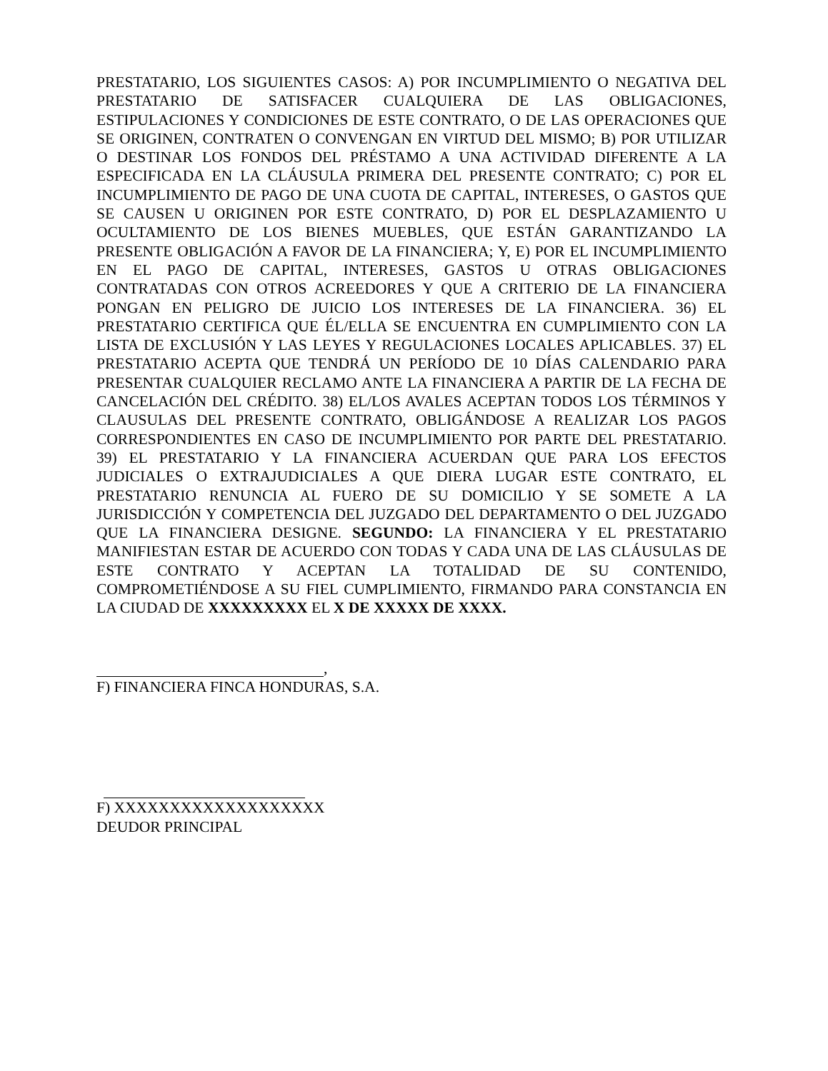PRESTATARIO, LOS SIGUIENTES CASOS: A) POR INCUMPLIMIENTO O NEGATIVA DEL PRESTATARIO DE SATISFACER CUALQUIERA DE LAS OBLIGACIONES, ESTIPULACIONES Y CONDICIONES DE ESTE CONTRATO, O DE LAS OPERACIONES QUE SE ORIGINEN, CONTRATEN O CONVENGAN EN VIRTUD DEL MISMO; B) POR UTILIZAR O DESTINAR LOS FONDOS DEL PRÉSTAMO A UNA ACTIVIDAD DIFERENTE A LA ESPECIFICADA EN LA CLÁUSULA PRIMERA DEL PRESENTE CONTRATO; C) POR EL INCUMPLIMIENTO DE PAGO DE UNA CUOTA DE CAPITAL, INTERESES, O GASTOS QUE SE CAUSEN U ORIGINEN POR ESTE CONTRATO, D) POR EL DESPLAZAMIENTO U OCULTAMIENTO DE LOS BIENES MUEBLES, QUE ESTÁN GARANTIZANDO LA PRESENTE OBLIGACIÓN A FAVOR DE LA FINANCIERA; Y, E) POR EL INCUMPLIMIENTO EN EL PAGO DE CAPITAL, INTERESES, GASTOS U OTRAS OBLIGACIONES CONTRATADAS CON OTROS ACREEDORES Y QUE A CRITERIO DE LA FINANCIERA PONGAN EN PELIGRO DE JUICIO LOS INTERESES DE LA FINANCIERA. 36) EL PRESTATARIO CERTIFICA QUE ÉL/ELLA SE ENCUENTRA EN CUMPLIMIENTO CON LA LISTA DE EXCLUSIÓN Y LAS LEYES Y REGULACIONES LOCALES APLICABLES. 37) EL PRESTATARIO ACEPTA QUE TENDRÁ UN PERÍODO DE 10 DÍAS CALENDARIO PARA PRESENTAR CUALQUIER RECLAMO ANTE LA FINANCIERA A PARTIR DE LA FECHA DE CANCELACIÓN DEL CRÉDITO. 38) EL/LOS AVALES ACEPTAN TODOS LOS TÉRMINOS Y CLAUSULAS DEL PRESENTE CONTRATO, OBLIGÁNDOSE A REALIZAR LOS PAGOS CORRESPONDIENTES EN CASO DE INCUMPLIMIENTO POR PARTE DEL PRESTATARIO. 39) EL PRESTATARIO Y LA FINANCIERA ACUERDAN QUE PARA LOS EFECTOS JUDICIALES O EXTRAJUDICIALES A QUE DIERA LUGAR ESTE CONTRATO, EL PRESTATARIO RENUNCIA AL FUERO DE SU DOMICILIO Y SE SOMETE A LA JURISDICCIÓN Y COMPETENCIA DEL JUZGADO DEL DEPARTAMENTO O DEL JUZGADO QUE LA FINANCIERA DESIGNE. SEGUNDO: LA FINANCIERA Y EL PRESTATARIO MANIFIESTAN ESTAR DE ACUERDO CON TODAS Y CADA UNA DE LAS CLÁUSULAS DE ESTE CONTRATO Y ACEPTAN LA TOTALIDAD DE SU CONTENIDO, COMPROMETIÉNDOSE A SU FIEL CUMPLIMIENTO, FIRMANDO PARA CONSTANCIA EN LA CIUDAD DE XXXXXXXXX EL X DE XXXXX DE XXXX.
,
F) FINANCIERA FINCA HONDURAS, S.A.
F) XXXXXXXXXXXXXXXXXXX
DEUDOR PRINCIPAL